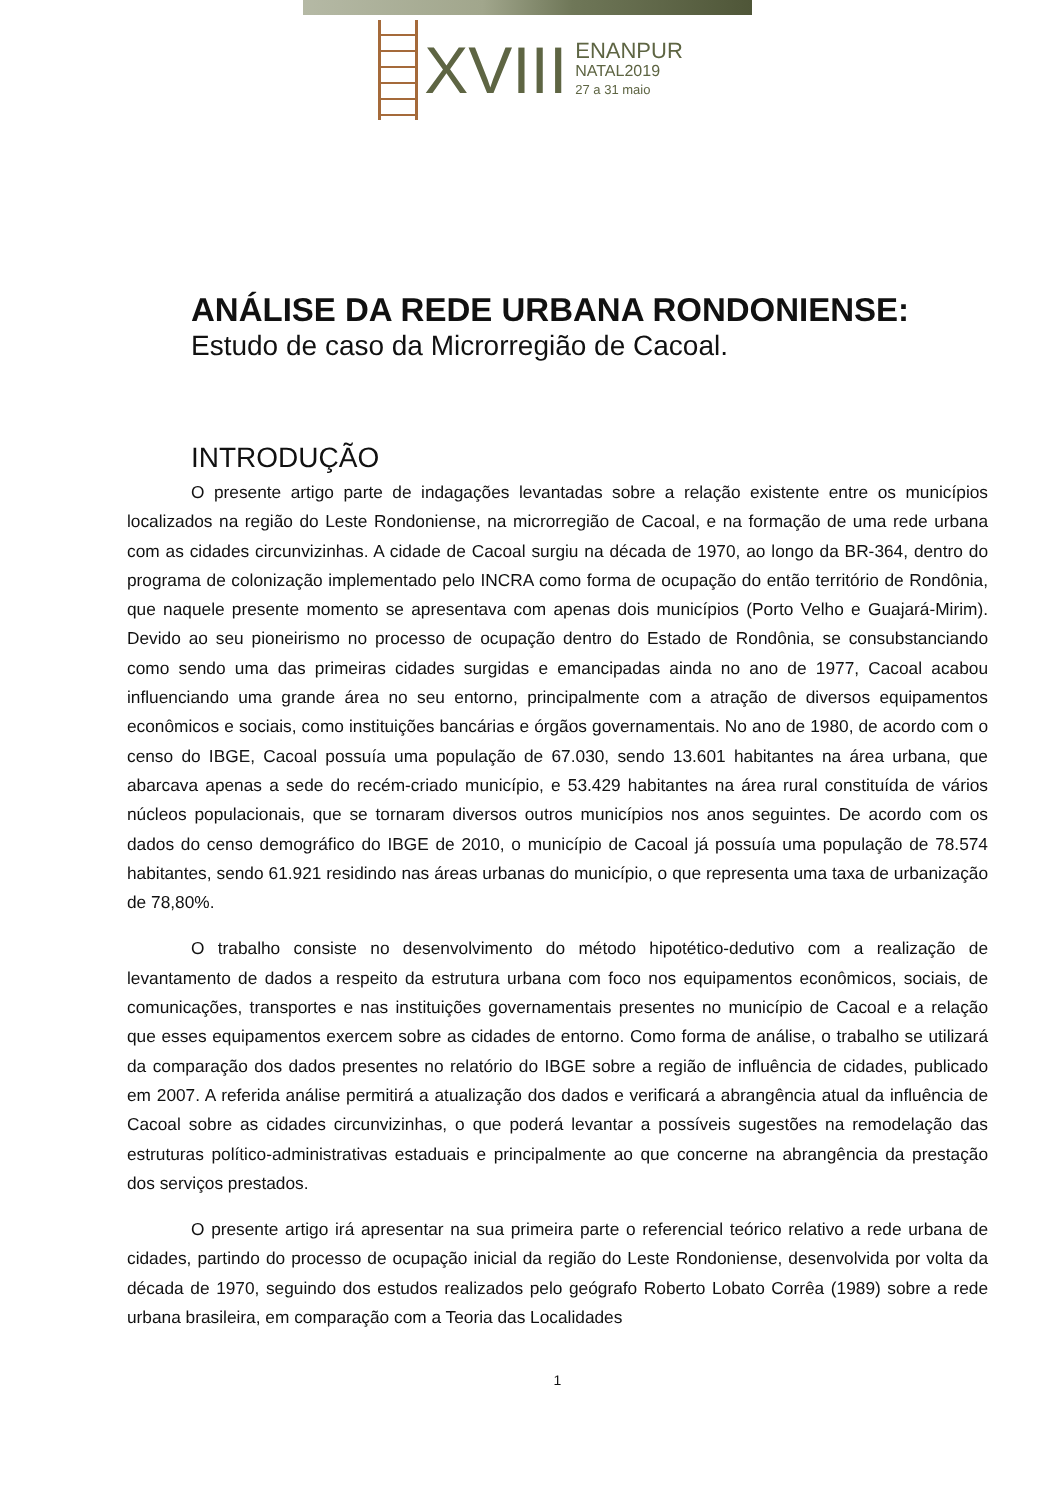XVIII
ENANPUR
NATAL2019
27 a 31 maio
ANÁLISE DA REDE URBANA RONDONIENSE:
Estudo de caso da Microrregião de Cacoal.
INTRODUÇÃO
O presente artigo parte de indagações levantadas sobre a relação existente entre os municípios localizados na região do Leste Rondoniense, na microrregião de Cacoal, e na formação de uma rede urbana com as cidades circunvizinhas. A cidade de Cacoal surgiu na década de 1970, ao longo da BR-364, dentro do programa de colonização implementado pelo INCRA como forma de ocupação do então território de Rondônia, que naquele presente momento se apresentava com apenas dois municípios (Porto Velho e Guajará-Mirim). Devido ao seu pioneirismo no processo de ocupação dentro do Estado de Rondônia, se consubstanciando como sendo uma das primeiras cidades surgidas e emancipadas ainda no ano de 1977, Cacoal acabou influenciando uma grande área no seu entorno, principalmente com a atração de diversos equipamentos econômicos e sociais, como instituições bancárias e órgãos governamentais. No ano de 1980, de acordo com o censo do IBGE, Cacoal possuía uma população de 67.030, sendo 13.601 habitantes na área urbana, que abarcava apenas a sede do recém-criado município, e 53.429 habitantes na área rural constituída de vários núcleos populacionais, que se tornaram diversos outros municípios nos anos seguintes. De acordo com os dados do censo demográfico do IBGE de 2010, o município de Cacoal já possuía uma população de 78.574 habitantes, sendo 61.921 residindo nas áreas urbanas do município, o que representa uma taxa de urbanização de 78,80%.
O trabalho consiste no desenvolvimento do método hipotético-dedutivo com a realização de levantamento de dados a respeito da estrutura urbana com foco nos equipamentos econômicos, sociais, de comunicações, transportes e nas instituições governamentais presentes no município de Cacoal e a relação que esses equipamentos exercem sobre as cidades de entorno. Como forma de análise, o trabalho se utilizará da comparação dos dados presentes no relatório do IBGE sobre a região de influência de cidades, publicado em 2007. A referida análise permitirá a atualização dos dados e verificará a abrangência atual da influência de Cacoal sobre as cidades circunvizinhas, o que poderá levantar a possíveis sugestões na remodelação das estruturas político-administrativas estaduais e principalmente ao que concerne na abrangência da prestação dos serviços prestados.
O presente artigo irá apresentar na sua primeira parte o referencial teórico relativo a rede urbana de cidades, partindo do processo de ocupação inicial da região do Leste Rondoniense, desenvolvida por volta da década de 1970, seguindo dos estudos realizados pelo geógrafo Roberto Lobato Corrêa (1989) sobre a rede urbana brasileira, em comparação com a Teoria das Localidades
1